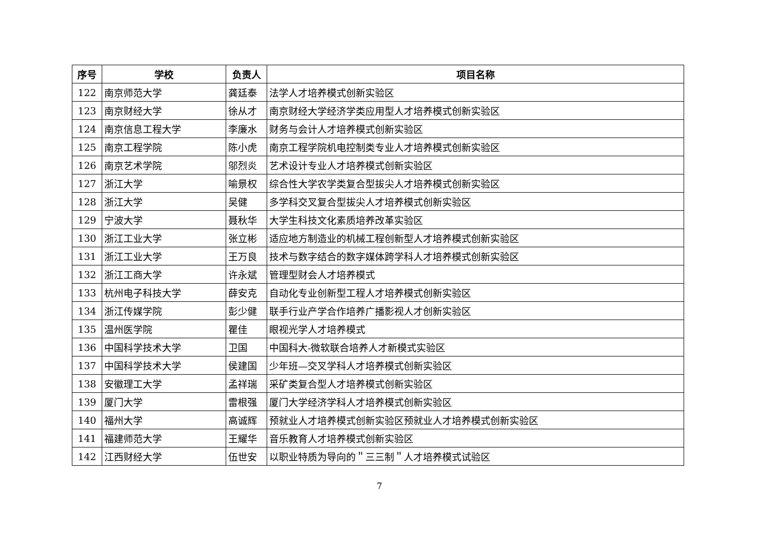| 序号 | 学校 | 负责人 | 项目名称 |
| --- | --- | --- | --- |
| 122 | 南京师范大学 | 龚廷泰 | 法学人才培养模式创新实验区 |
| 123 | 南京财经大学 | 徐从才 | 南京财经大学经济学类应用型人才培养模式创新实验区 |
| 124 | 南京信息工程大学 | 李廉水 | 财务与会计人才培养模式创新实验区 |
| 125 | 南京工程学院 | 陈小虎 | 南京工程学院机电控制类专业人才培养模式创新实验区 |
| 126 | 南京艺术学院 | 邬烈炎 | 艺术设计专业人才培养模式创新实验区 |
| 127 | 浙江大学 | 喻景权 | 综合性大学农学类复合型拔尖人才培养模式创新实验区 |
| 128 | 浙江大学 | 吴健 | 多学科交叉复合型拔尖人才培养模式创新实验区 |
| 129 | 宁波大学 | 聂秋华 | 大学生科技文化素质培养改革实验区 |
| 130 | 浙江工业大学 | 张立彬 | 适应地方制造业的机械工程创新型人才培养模式创新实验区 |
| 131 | 浙江工业大学 | 王万良 | 技术与数字结合的数字媒体跨学科人才培养模式创新实验区 |
| 132 | 浙江工商大学 | 许永斌 | 管理型财会人才培养模式 |
| 133 | 杭州电子科技大学 | 薛安克 | 自动化专业创新型工程人才培养模式创新实验区 |
| 134 | 浙江传媒学院 | 彭少健 | 联手行业产学合作培养广播影视人才创新实验区 |
| 135 | 温州医学院 | 瞿佳 | 眼视光学人才培养模式 |
| 136 | 中国科学技术大学 | 卫国 | 中国科大-微软联合培养人才新模式实验区 |
| 137 | 中国科学技术大学 | 侯建国 | 少年班—交叉学科人才培养模式创新实验区 |
| 138 | 安徽理工大学 | 孟祥瑞 | 采矿类复合型人才培养模式创新实验区 |
| 139 | 厦门大学 | 雷根强 | 厦门大学经济学科人才培养模式创新实验区 |
| 140 | 福州大学 | 高诚辉 | 预就业人才培养模式创新实验区预就业人才培养模式创新实验区 |
| 141 | 福建师范大学 | 王耀华 | 音乐教育人才培养模式创新实验区 |
| 142 | 江西财经大学 | 伍世安 | 以职业特质为导向的＂三三制＂人才培养模式试验区 |
7